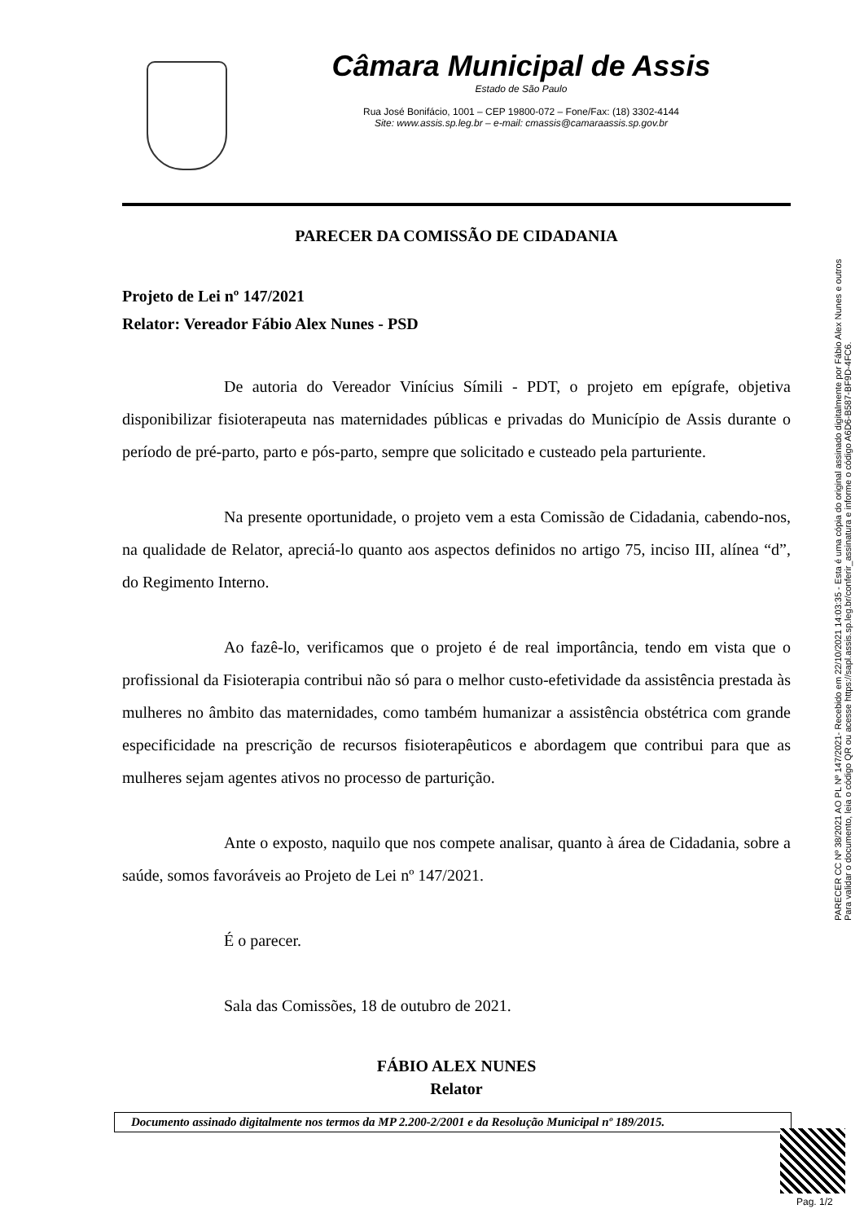Câmara Municipal de Assis
Estado de São Paulo
Rua José Bonifácio, 1001 – CEP 19800-072 – Fone/Fax: (18) 3302-4144
Site: www.assis.sp.leg.br – e-mail: cmassis@camaraassis.sp.gov.br
PARECER DA COMISSÃO DE CIDADANIA
Projeto de Lei nº 147/2021
Relator: Vereador Fábio Alex Nunes - PSD
De autoria do Vereador Vinícius Símili - PDT, o projeto em epígrafe, objetiva disponibilizar fisioterapeuta nas maternidades públicas e privadas do Município de Assis durante o período de pré-parto, parto e pós-parto, sempre que solicitado e custeado pela parturiente.
Na presente oportunidade, o projeto vem a esta Comissão de Cidadania, cabendo-nos, na qualidade de Relator, apreciá-lo quanto aos aspectos definidos no artigo 75, inciso III, alínea “d”, do Regimento Interno.
Ao fazê-lo, verificamos que o projeto é de real importância, tendo em vista que o profissional da Fisioterapia contribui não só para o melhor custo-efetividade da assistência prestada às mulheres no âmbito das maternidades, como também humanizar a assistência obstétrica com grande especificidade na prescrição de recursos fisioterapêuticos e abordagem que contribui para que as mulheres sejam agentes ativos no processo de parturição.
Ante o exposto, naquilo que nos compete analisar, quanto à área de Cidadania, sobre a saúde, somos favoráveis ao Projeto de Lei nº 147/2021.
É o parecer.
Sala das Comissões, 18 de outubro de 2021.
FÁBIO ALEX NUNES
Relator
Documento assinado digitalmente nos termos da MP 2.200-2/2001 e da Resolução Municipal nº 189/2015.
PARECER CC Nº 38/2021 AO PL Nº 147/2021- Recebido em 22/10/2021 14:03:35 - Esta é uma cópia do original assinado digitalmente por Fábio Alex Nunes e outros
Para validar o documento, leia o código QR ou acesse https://sapl.assis.sp.leg.br/conferir_assinatura e informe o código A6D6-B587-BF9D-4FC6.
Pag. 1/2